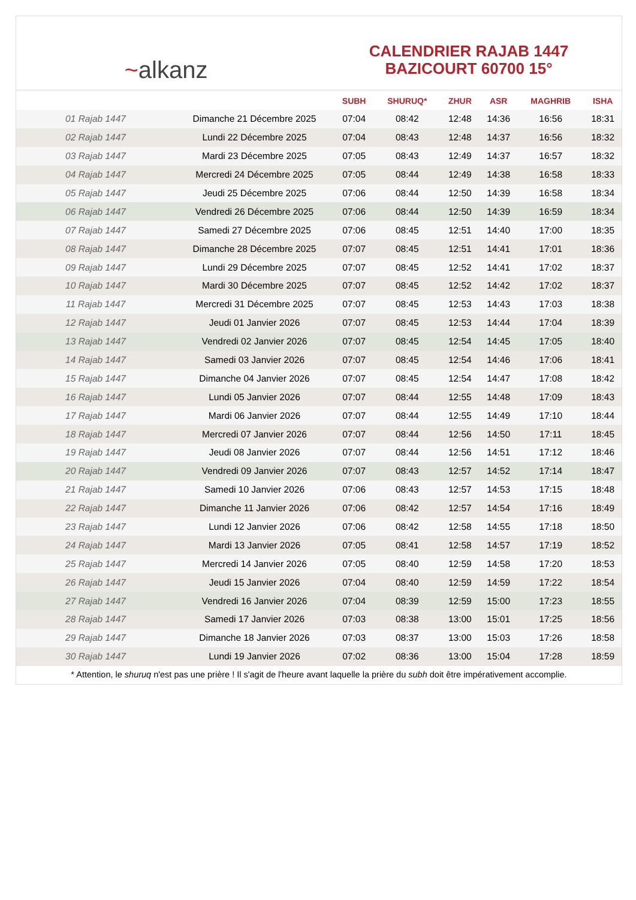~alkanz
CALENDRIER RAJAB 1447
BAZICOURT 60700 15°
| | | SUBH | SHURUQ* | ZHUR | ASR | MAGHRIB | ISHA |
| --- | --- | --- | --- | --- | --- | --- | --- |
| 01 Rajab 1447 | Dimanche 21 Décembre 2025 | 07:04 | 08:42 | 12:48 | 14:36 | 16:56 | 18:31 |
| 02 Rajab 1447 | Lundi 22 Décembre 2025 | 07:04 | 08:43 | 12:48 | 14:37 | 16:56 | 18:32 |
| 03 Rajab 1447 | Mardi 23 Décembre 2025 | 07:05 | 08:43 | 12:49 | 14:37 | 16:57 | 18:32 |
| 04 Rajab 1447 | Mercredi 24 Décembre 2025 | 07:05 | 08:44 | 12:49 | 14:38 | 16:58 | 18:33 |
| 05 Rajab 1447 | Jeudi 25 Décembre 2025 | 07:06 | 08:44 | 12:50 | 14:39 | 16:58 | 18:34 |
| 06 Rajab 1447 | Vendredi 26 Décembre 2025 | 07:06 | 08:44 | 12:50 | 14:39 | 16:59 | 18:34 |
| 07 Rajab 1447 | Samedi 27 Décembre 2025 | 07:06 | 08:45 | 12:51 | 14:40 | 17:00 | 18:35 |
| 08 Rajab 1447 | Dimanche 28 Décembre 2025 | 07:07 | 08:45 | 12:51 | 14:41 | 17:01 | 18:36 |
| 09 Rajab 1447 | Lundi 29 Décembre 2025 | 07:07 | 08:45 | 12:52 | 14:41 | 17:02 | 18:37 |
| 10 Rajab 1447 | Mardi 30 Décembre 2025 | 07:07 | 08:45 | 12:52 | 14:42 | 17:02 | 18:37 |
| 11 Rajab 1447 | Mercredi 31 Décembre 2025 | 07:07 | 08:45 | 12:53 | 14:43 | 17:03 | 18:38 |
| 12 Rajab 1447 | Jeudi 01 Janvier 2026 | 07:07 | 08:45 | 12:53 | 14:44 | 17:04 | 18:39 |
| 13 Rajab 1447 | Vendredi 02 Janvier 2026 | 07:07 | 08:45 | 12:54 | 14:45 | 17:05 | 18:40 |
| 14 Rajab 1447 | Samedi 03 Janvier 2026 | 07:07 | 08:45 | 12:54 | 14:46 | 17:06 | 18:41 |
| 15 Rajab 1447 | Dimanche 04 Janvier 2026 | 07:07 | 08:45 | 12:54 | 14:47 | 17:08 | 18:42 |
| 16 Rajab 1447 | Lundi 05 Janvier 2026 | 07:07 | 08:44 | 12:55 | 14:48 | 17:09 | 18:43 |
| 17 Rajab 1447 | Mardi 06 Janvier 2026 | 07:07 | 08:44 | 12:55 | 14:49 | 17:10 | 18:44 |
| 18 Rajab 1447 | Mercredi 07 Janvier 2026 | 07:07 | 08:44 | 12:56 | 14:50 | 17:11 | 18:45 |
| 19 Rajab 1447 | Jeudi 08 Janvier 2026 | 07:07 | 08:44 | 12:56 | 14:51 | 17:12 | 18:46 |
| 20 Rajab 1447 | Vendredi 09 Janvier 2026 | 07:07 | 08:43 | 12:57 | 14:52 | 17:14 | 18:47 |
| 21 Rajab 1447 | Samedi 10 Janvier 2026 | 07:06 | 08:43 | 12:57 | 14:53 | 17:15 | 18:48 |
| 22 Rajab 1447 | Dimanche 11 Janvier 2026 | 07:06 | 08:42 | 12:57 | 14:54 | 17:16 | 18:49 |
| 23 Rajab 1447 | Lundi 12 Janvier 2026 | 07:06 | 08:42 | 12:58 | 14:55 | 17:18 | 18:50 |
| 24 Rajab 1447 | Mardi 13 Janvier 2026 | 07:05 | 08:41 | 12:58 | 14:57 | 17:19 | 18:52 |
| 25 Rajab 1447 | Mercredi 14 Janvier 2026 | 07:05 | 08:40 | 12:59 | 14:58 | 17:20 | 18:53 |
| 26 Rajab 1447 | Jeudi 15 Janvier 2026 | 07:04 | 08:40 | 12:59 | 14:59 | 17:22 | 18:54 |
| 27 Rajab 1447 | Vendredi 16 Janvier 2026 | 07:04 | 08:39 | 12:59 | 15:00 | 17:23 | 18:55 |
| 28 Rajab 1447 | Samedi 17 Janvier 2026 | 07:03 | 08:38 | 13:00 | 15:01 | 17:25 | 18:56 |
| 29 Rajab 1447 | Dimanche 18 Janvier 2026 | 07:03 | 08:37 | 13:00 | 15:03 | 17:26 | 18:58 |
| 30 Rajab 1447 | Lundi 19 Janvier 2026 | 07:02 | 08:36 | 13:00 | 15:04 | 17:28 | 18:59 |
* Attention, le shuruq n'est pas une prière ! Il s'agit de l'heure avant laquelle la prière du subh doit être impérativement accomplie.